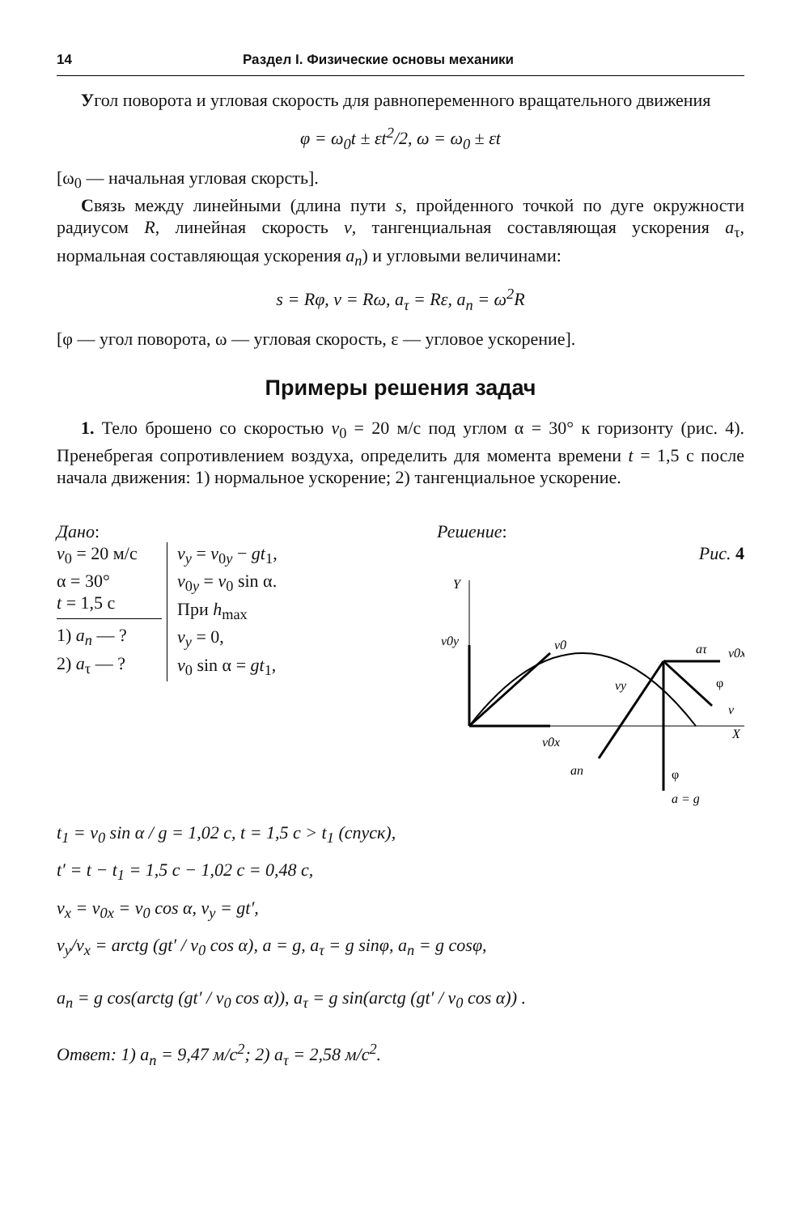14 Раздел I. Физические основы механики
Угол поворота и угловая скорость для равнопеременного вращательного движения
φ = ω<sub>0</sub>t ± εt<sup>2</sup>/2, ω = ω<sub>0</sub> ± εt
[ω<sub>0</sub> — начальная угловая скорсть].
Связь между линейными (длина пути s, пройденного точкой по дуге окружности радиусом R, линейная скорость v, тангенциальная составляющая ускорения a<sub>τ</sub>, нормальная составляющая ускорения a<sub>n</sub>) и угловыми величинами:
s = Rφ, v = Rω, a<sub>τ</sub> = Rε, a<sub>n</sub> = ω<sup>2</sup>R
[φ — угол поворота, ω — угловая скорость, ε — угловое ускорение].
Примеры решения задач
1. Тело брошено со скоростью v<sub>0</sub> = 20 м/с под углом α = 30° к горизонту (рис. 4). Пренебрегая сопротивлением воздуха, определить для момента времени t = 1,5 с после начала движения: 1) нормальное ускорение; 2) тангенциальное ускорение.
Дано:
v<sub>0</sub> = 20 м/с
α = 30°
t = 1,5 с
1) a<sub>n</sub> — ?
2) a<sub>τ</sub> — ?
v<sub>y</sub> = v<sub>0y</sub> − gt<sub>1</sub>,
v<sub>0y</sub> = v<sub>0</sub> sin α.
При h<sub>max</sub>
v<sub>y</sub> = 0,
v<sub>0</sub> sin α = gt<sub>1</sub>,
Решение:
Рис. 4
Y
v0y
v0
v0x
aτ
v0x
vy
φ
v
X
an
φ
a = g
t<sub>1</sub> = v<sub>0</sub> sin α / g = 1,02 с, t = 1,5 с > t<sub>1</sub> (спуск),
t′ = t − t<sub>1</sub> = 1,5 с − 1,02 с = 0,48 с,
v<sub>x</sub> = v<sub>0x</sub> = v<sub>0</sub> cos α, v<sub>y</sub> = gt′,
v<sub>y</sub>/v<sub>x</sub> = arctg (gt′ / v<sub>0</sub> cos α), a = g, a<sub>τ</sub> = g sinφ, a<sub>n</sub> = g cosφ,
a<sub>n</sub> = g cos(arctg (gt′ / v<sub>0</sub> cos α)), a<sub>τ</sub> = g sin(arctg (gt′ / v<sub>0</sub> cos α)) .
Ответ: 1) a<sub>n</sub> = 9,47 м/с<sup>2</sup>; 2) a<sub>τ</sub> = 2,58 м/с<sup>2</sup>.